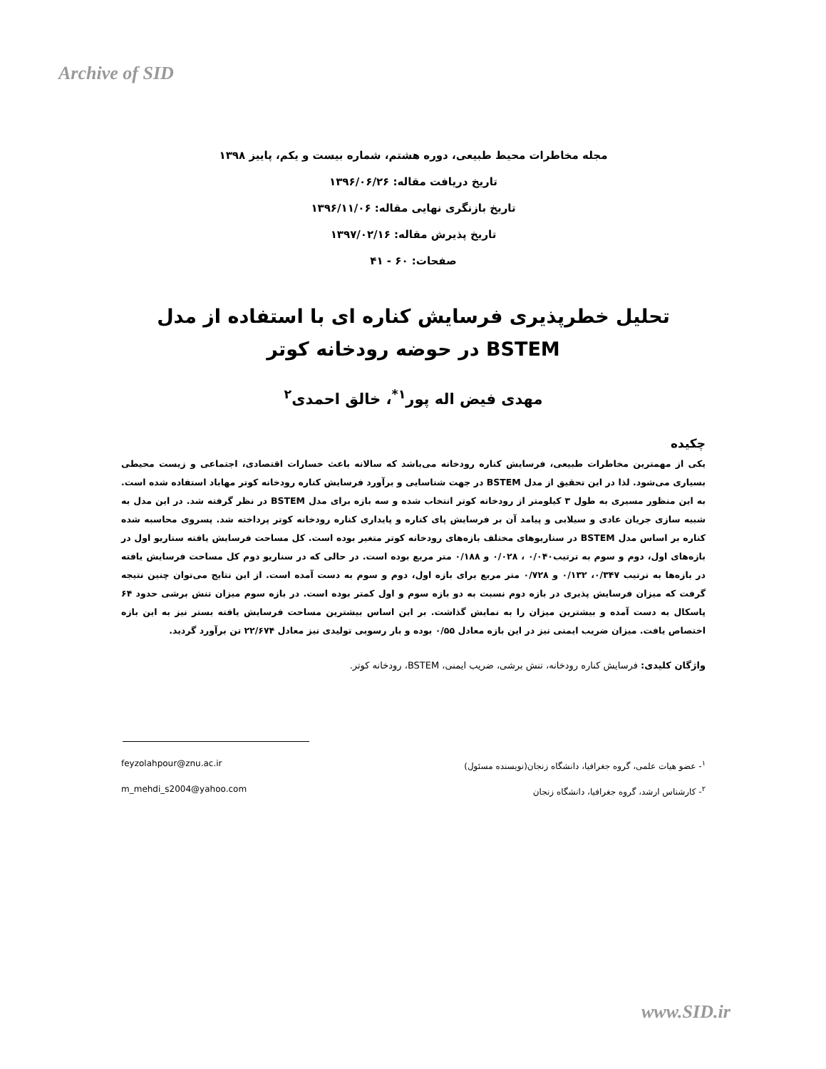Archive of SID
مجله مخاطرات محیط طبیعی، دوره هشتم، شماره بیست و یکم، پاییز ۱۳۹۸
تاریخ دریافت مقاله: ۱۳۹۶/۰۶/۲۶
تاریخ بازنگری نهایی مقاله: ۱۳۹۶/۱۱/۰۶
تاریخ پذیرش مقاله: ۱۳۹۷/۰۲/۱۶
صفحات: ۶۰ - ۴۱
تحلیل خطرپذیری فرسایش کناره ای با استفاده از مدل BSTEM در حوضه رودخانه کوتر
مهدی فیض اله پور<sup>۱*</sup>، خالق احمدی<sup>۲</sup>
چکیده
یکی از مهمترین مخاطرات طبیعی، فرسایش کناره رودخانه می‌باشد که سالانه باعث خسارات اقتصادی، اجتماعی و زیست محیطی بسیاری می‌شود. لذا در این تحقیق از مدل BSTEM در جهت شناسایی و برآورد فرسایش کناره رودخانه کوتر مهاباد استفاده شده است. به این منظور مسیری به طول ۳ کیلومتر از رودخانه کوتر انتخاب شده و سه بازه برای مدل BSTEM در نظر گرفته شد. در این مدل به شبیه سازی جریان عادی و سیلابی و پیامد آن بر فرسایش پای کناره و پایداری کناره رودخانه کوتر پرداخته شد. پسروی محاسبه شده کناره بر اساس مدل BSTEM در سناریوهای مختلف بازه‌های رودخانه کوتر متغیر بوده است. کل مساحت فرسایش یافته سناریو اول در بازه‌های اول، دوم و سوم به ترتیب۰/۰۴۰ ، ۰/۰۲۸ و ۰/۱۸۸ متر مربع بوده است. در حالی که در سناریو دوم کل مساحت فرسایش یافته در بازه‌ها به ترتیب ۰/۳۴۷، ۰/۱۳۲ و ۰/۷۲۸ متر مربع برای بازه اول، دوم و سوم به دست آمده است. از این نتایج می‌توان چنین نتیجه گرفت که میزان فرسایش پذیری در بازه دوم نسبت به دو بازه سوم و اول کمتر بوده است. در بازه سوم میزان تنش برشی حدود ۶۴ پاسکال به دست آمده و بیشترین میزان را به نمایش گذاشت. بر این اساس بیشترین مساحت فرسایش یافته بستر نیز به این بازه اختصاص یافت. میزان ضریب ایمنی نیز در این بازه معادل ۰/۵۵ بوده و بار رسوبی تولیدی نیز معادل ۲۲/۶۷۴ تن برآورد گردید.
واژگان کلیدی: فرسایش کناره رودخانه، تنش برشی، ضریب ایمنی، BSTEM، رودخانه کوتر.
<sup>۱</sup>- عضو هیات علمی، گروه جغرافیا، دانشگاه زنجان(نویسنده مسئول) feyzolahpour@znu.ac.ir
<sup>۲</sup>- کارشناس ارشد، گروه جغرافیا، دانشگاه زنجان m_mehdi_s2004@yahoo.com
www.SID.ir